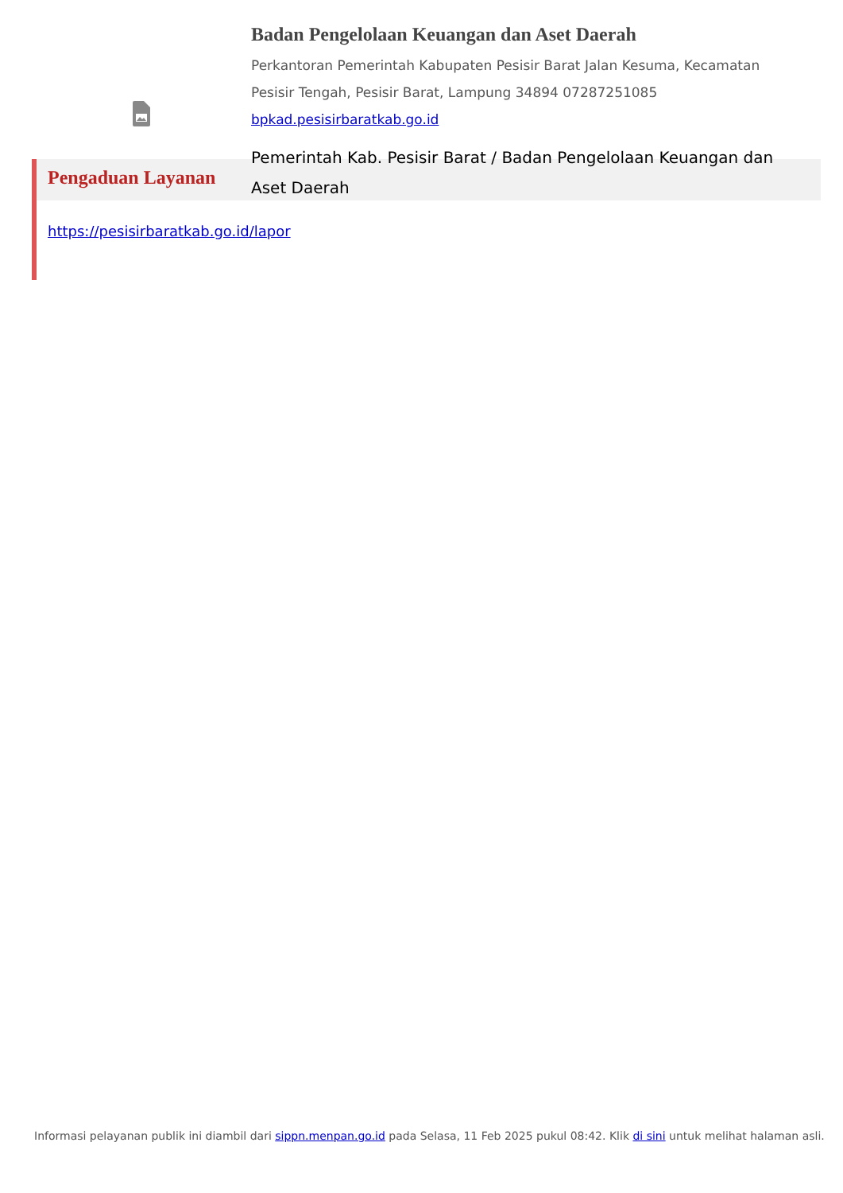Badan Pengelolaan Keuangan dan Aset Daerah
Perkantoran Pemerintah Kabupaten Pesisir Barat Jalan Kesuma, Kecamatan Pesisir Tengah, Pesisir Barat, Lampung 34894 07287251085
bpkad.pesisirbaratkab.go.id
Pemerintah Kab. Pesisir Barat / Badan Pengelolaan Keuangan dan Aset Daerah
Pengaduan Layanan
https://pesisirbaratkab.go.id/lapor
Informasi pelayanan publik ini diambil dari sippn.menpan.go.id pada Selasa, 11 Feb 2025 pukul 08:42. Klik di sini untuk melihat halaman asli.